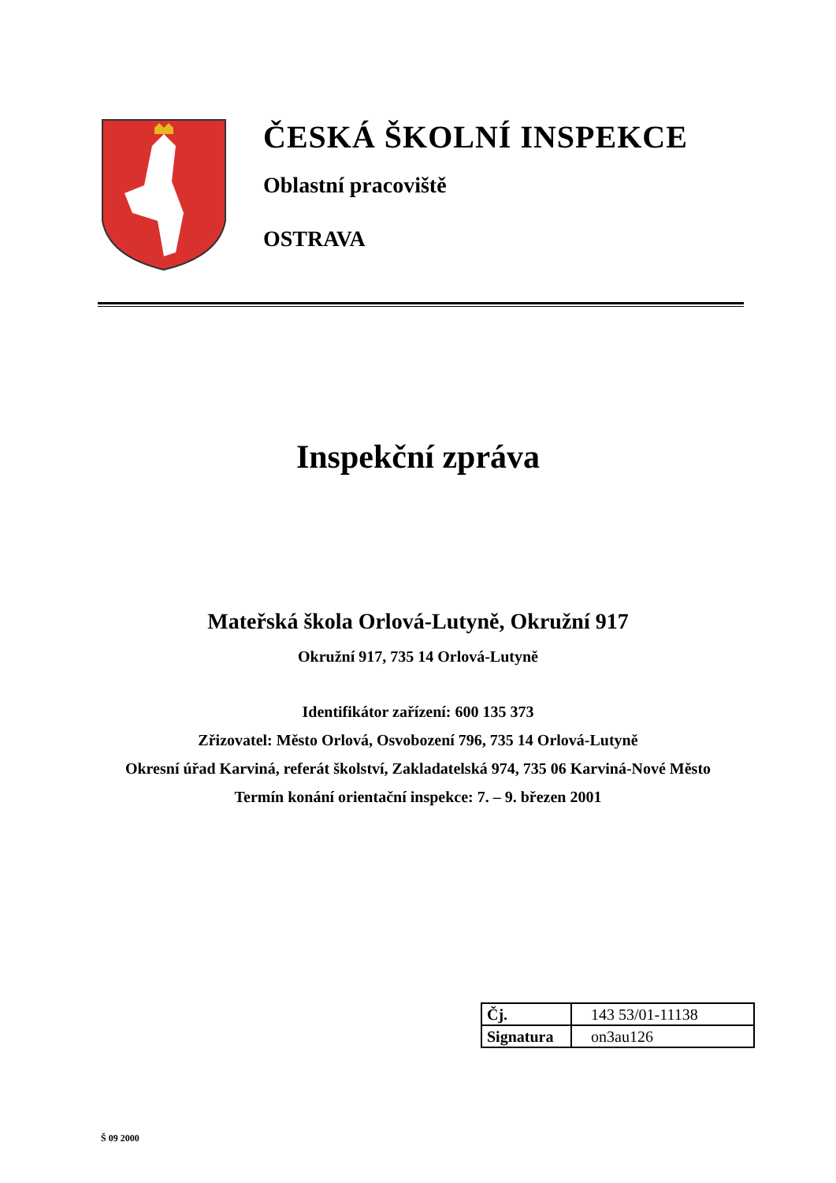ČESKÁ ŠKOLNÍ INSPEKCE
Oblastní pracoviště
OSTRAVA
Inspekční zpráva
Mateřská škola Orlová-Lutyně, Okružní 917
Okružní 917, 735 14 Orlová-Lutyně
Identifikátor zařízení: 600 135 373
Zřizovatel: Město Orlová, Osvobození 796, 735 14 Orlová-Lutyně
Okresní úřad Karviná, referát školství, Zakladatelská 974, 735 06 Karviná-Nové Město
Termín konání orientační inspekce: 7. – 9. březen 2001
| Čj. | 143 53/01-11138 |
| Signatura | on3au126 |
Š 09 2000